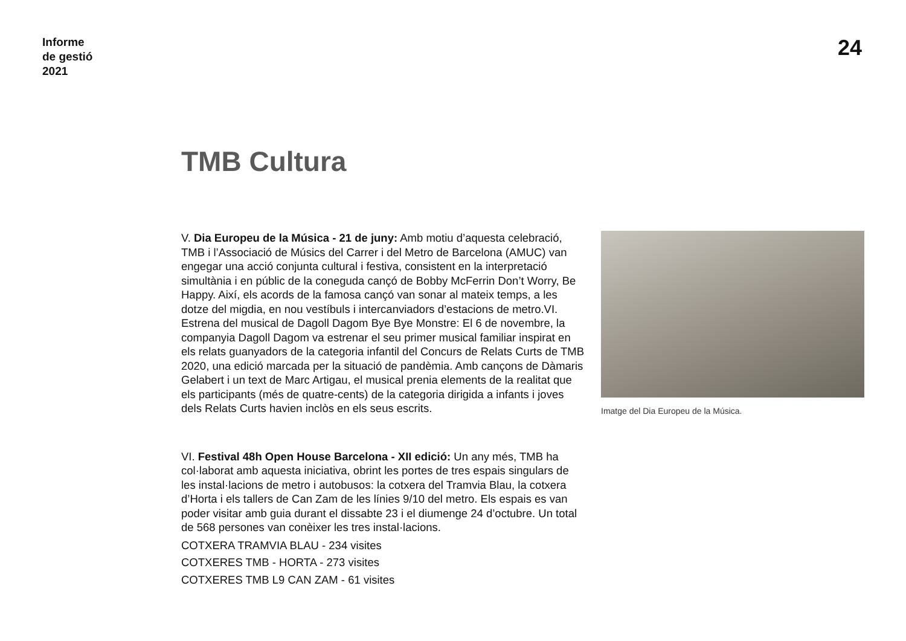Informe
de gestió
2021
24
TMB Cultura
V. Dia Europeu de la Música - 21 de juny: Amb motiu d’aquesta celebració, TMB i l’Associació de Músics del Carrer i del Metro de Barcelona (AMUC) van engegar una acció conjunta cultural i festiva, consistent en la interpretació simultània i en públic de la coneguda cançó de Bobby McFerrin Don’t Worry, Be Happy. Així, els acords de la famosa cançó van sonar al mateix temps, a les dotze del migdia, en nou vestíbuls i intercanviadors d’estacions de metro.VI. Estrena del musical de Dagoll Dagom Bye Bye Monstre: El 6 de novembre, la companyia Dagoll Dagom va estrenar el seu primer musical familiar inspirat en els relats guanyadors de la categoria infantil del Concurs de Relats Curts de TMB 2020, una edició marcada per la situació de pandèmia. Amb cançons de Dàmaris Gelabert i un text de Marc Artigau, el musical prenia elements de la realitat que els participants (més de quatre-cents) de la categoria dirigida a infants i joves dels Relats Curts havien inclòs en els seus escrits.
VI. Festival 48h Open House Barcelona - XII edició: Un any més, TMB ha col·laborat amb aquesta iniciativa, obrint les portes de tres espais singulars de les instal·lacions de metro i autobusos: la cotxera del Tramvia Blau, la cotxera d’Horta i els tallers de Can Zam de les línies 9/10 del metro. Els espais es van poder visitar amb guia durant el dissabte 23 i el diumenge 24 d’octubre. Un total de 568 persones van conèixer les tres instal·lacions.
COTXERA TRAMVIA BLAU - 234 visites
COTXERES TMB - HORTA - 273 visites
COTXERES TMB L9 CAN ZAM - 61 visites
Imatge del Dia Europeu de la Música.